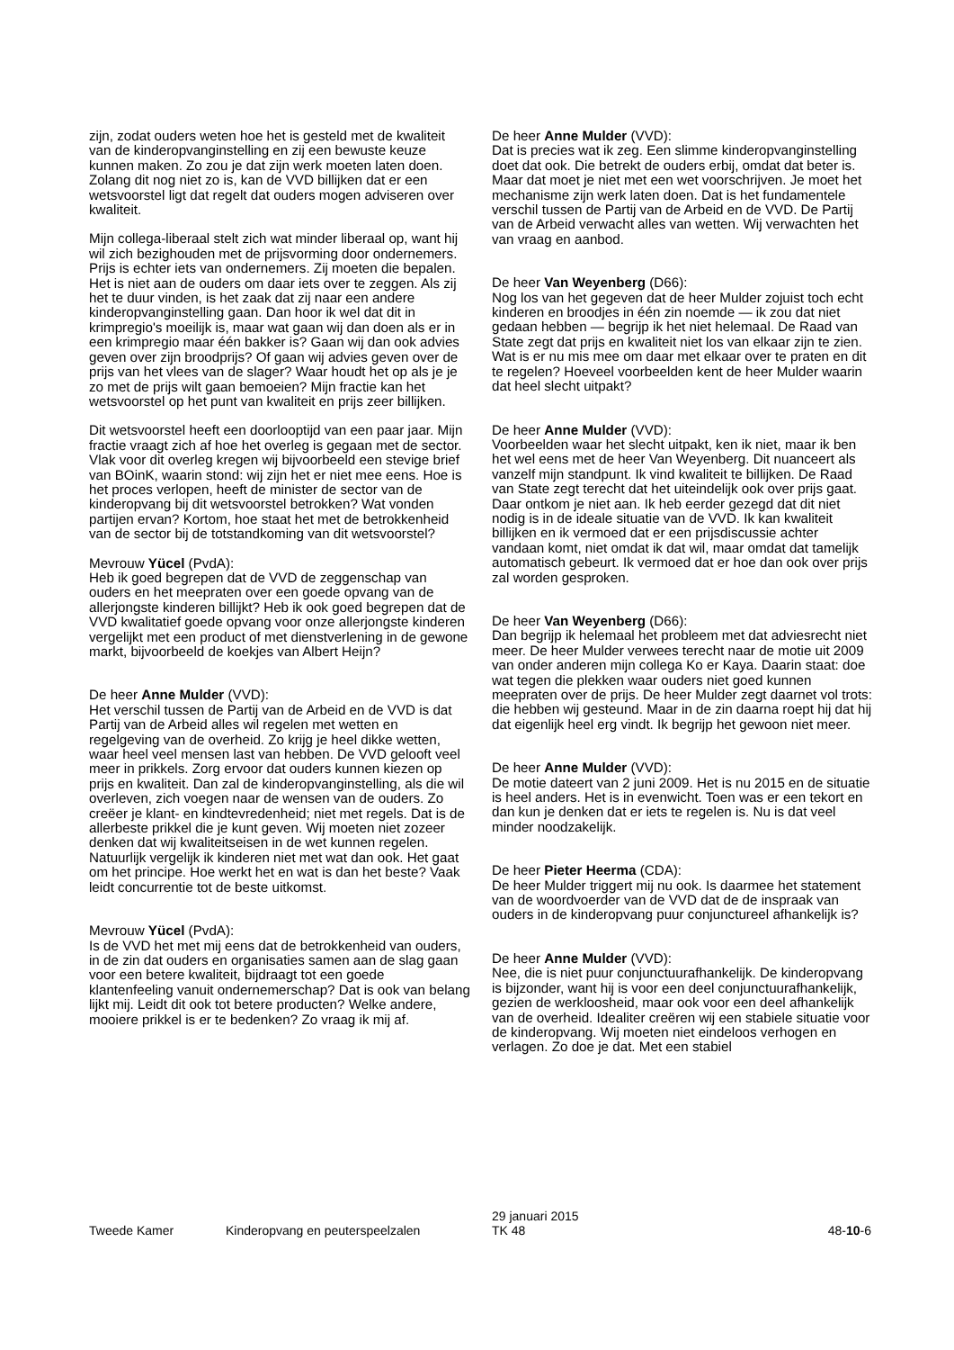zijn, zodat ouders weten hoe het is gesteld met de kwaliteit van de kinderopvanginstelling en zij een bewuste keuze kunnen maken. Zo zou je dat zijn werk moeten laten doen. Zolang dit nog niet zo is, kan de VVD billijken dat er een wetsvoorstel ligt dat regelt dat ouders mogen adviseren over kwaliteit.
Mijn collega-liberaal stelt zich wat minder liberaal op, want hij wil zich bezighouden met de prijsvorming door ondernemers. Prijs is echter iets van ondernemers. Zij moeten die bepalen. Het is niet aan de ouders om daar iets over te zeggen. Als zij het te duur vinden, is het zaak dat zij naar een andere kinderopvanginstelling gaan. Dan hoor ik wel dat dit in krimpregio's moeilijk is, maar wat gaan wij dan doen als er in een krimpregio maar één bakker is? Gaan wij dan ook advies geven over zijn broodprijs? Of gaan wij advies geven over de prijs van het vlees van de slager? Waar houdt het op als je je zo met de prijs wilt gaan bemoeien? Mijn fractie kan het wetsvoorstel op het punt van kwaliteit en prijs zeer billijken.
Dit wetsvoorstel heeft een doorlooptijd van een paar jaar. Mijn fractie vraagt zich af hoe het overleg is gegaan met de sector. Vlak voor dit overleg kregen wij bijvoorbeeld een stevige brief van BOinK, waarin stond: wij zijn het er niet mee eens. Hoe is het proces verlopen, heeft de minister de sector van de kinderopvang bij dit wetsvoorstel betrokken? Wat vonden partijen ervan? Kortom, hoe staat het met de betrokkenheid van de sector bij de totstandkoming van dit wetsvoorstel?
Mevrouw Yücel (PvdA):
Heb ik goed begrepen dat de VVD de zeggenschap van ouders en het meepraten over een goede opvang van de allerjongste kinderen billijkt? Heb ik ook goed begrepen dat de VVD kwalitatief goede opvang voor onze allerjongste kinderen vergelijkt met een product of met dienstverlening in de gewone markt, bijvoorbeeld de koekjes van Albert Heijn?
De heer Anne Mulder (VVD):
Het verschil tussen de Partij van de Arbeid en de VVD is dat Partij van de Arbeid alles wil regelen met wetten en regelgeving van de overheid. Zo krijg je heel dikke wetten, waar heel veel mensen last van hebben. De VVD gelooft veel meer in prikkels. Zorg ervoor dat ouders kunnen kiezen op prijs en kwaliteit. Dan zal de kinderopvanginstelling, als die wil overleven, zich voegen naar de wensen van de ouders. Zo creëer je klant- en kindtevredenheid; niet met regels. Dat is de allerbeste prikkel die je kunt geven. Wij moeten niet zozeer denken dat wij kwaliteitseisen in de wet kunnen regelen. Natuurlijk vergelijk ik kinderen niet met wat dan ook. Het gaat om het principe. Hoe werkt het en wat is dan het beste? Vaak leidt concurrentie tot de beste uitkomst.
Mevrouw Yücel (PvdA):
Is de VVD het met mij eens dat de betrokkenheid van ouders, in de zin dat ouders en organisaties samen aan de slag gaan voor een betere kwaliteit, bijdraagt tot een goede klantenfeeling vanuit ondernemerschap? Dat is ook van belang lijkt mij. Leidt dit ook tot betere producten? Welke andere, mooiere prikkel is er te bedenken? Zo vraag ik mij af.
De heer Anne Mulder (VVD):
Dat is precies wat ik zeg. Een slimme kinderopvanginstelling doet dat ook. Die betrekt de ouders erbij, omdat dat beter is. Maar dat moet je niet met een wet voorschrijven. Je moet het mechanisme zijn werk laten doen. Dat is het fundamentele verschil tussen de Partij van de Arbeid en de VVD. De Partij van de Arbeid verwacht alles van wetten. Wij verwachten het van vraag en aanbod.
De heer Van Weyenberg (D66):
Nog los van het gegeven dat de heer Mulder zojuist toch echt kinderen en broodjes in één zin noemde — ik zou dat niet gedaan hebben — begrijp ik het niet helemaal. De Raad van State zegt dat prijs en kwaliteit niet los van elkaar zijn te zien. Wat is er nu mis mee om daar met elkaar over te praten en dit te regelen? Hoeveel voorbeelden kent de heer Mulder waarin dat heel slecht uitpakt?
De heer Anne Mulder (VVD):
Voorbeelden waar het slecht uitpakt, ken ik niet, maar ik ben het wel eens met de heer Van Weyenberg. Dit nuanceert als vanzelf mijn standpunt. Ik vind kwaliteit te billijken. De Raad van State zegt terecht dat het uiteindelijk ook over prijs gaat. Daar ontkom je niet aan. Ik heb eerder gezegd dat dit niet nodig is in de ideale situatie van de VVD. Ik kan kwaliteit billijken en ik vermoed dat er een prijsdiscussie achter vandaan komt, niet omdat ik dat wil, maar omdat dat tamelijk automatisch gebeurt. Ik vermoed dat er hoe dan ook over prijs zal worden gesproken.
De heer Van Weyenberg (D66):
Dan begrijp ik helemaal het probleem met dat adviesrecht niet meer. De heer Mulder verwees terecht naar de motie uit 2009 van onder anderen mijn collega Ko er Kaya. Daarin staat: doe wat tegen die plekken waar ouders niet goed kunnen meepraten over de prijs. De heer Mulder zegt daarnet vol trots: die hebben wij gesteund. Maar in de zin daarna roept hij dat hij dat eigenlijk heel erg vindt. Ik begrijp het gewoon niet meer.
De heer Anne Mulder (VVD):
De motie dateert van 2 juni 2009. Het is nu 2015 en de situatie is heel anders. Het is in evenwicht. Toen was er een tekort en dan kun je denken dat er iets te regelen is. Nu is dat veel minder noodzakelijk.
De heer Pieter Heerma (CDA):
De heer Mulder triggert mij nu ook. Is daarmee het statement van de woordvoerder van de VVD dat de de inspraak van ouders in de kinderopvang puur conjunctureel afhankelijk is?
De heer Anne Mulder (VVD):
Nee, die is niet puur conjunctuurafhankelijk. De kinderopvang is bijzonder, want hij is voor een deel conjunctuurafhankelijk, gezien de werkloosheid, maar ook voor een deel afhankelijk van de overheid. Idealiter creëren wij een stabiele situatie voor de kinderopvang. Wij moeten niet eindeloos verhogen en verlagen. Zo doe je dat. Met een stabiel
Tweede Kamer
Kinderopvang en peuterspeelzalen
29 januari 2015
TK 48
48-10-6